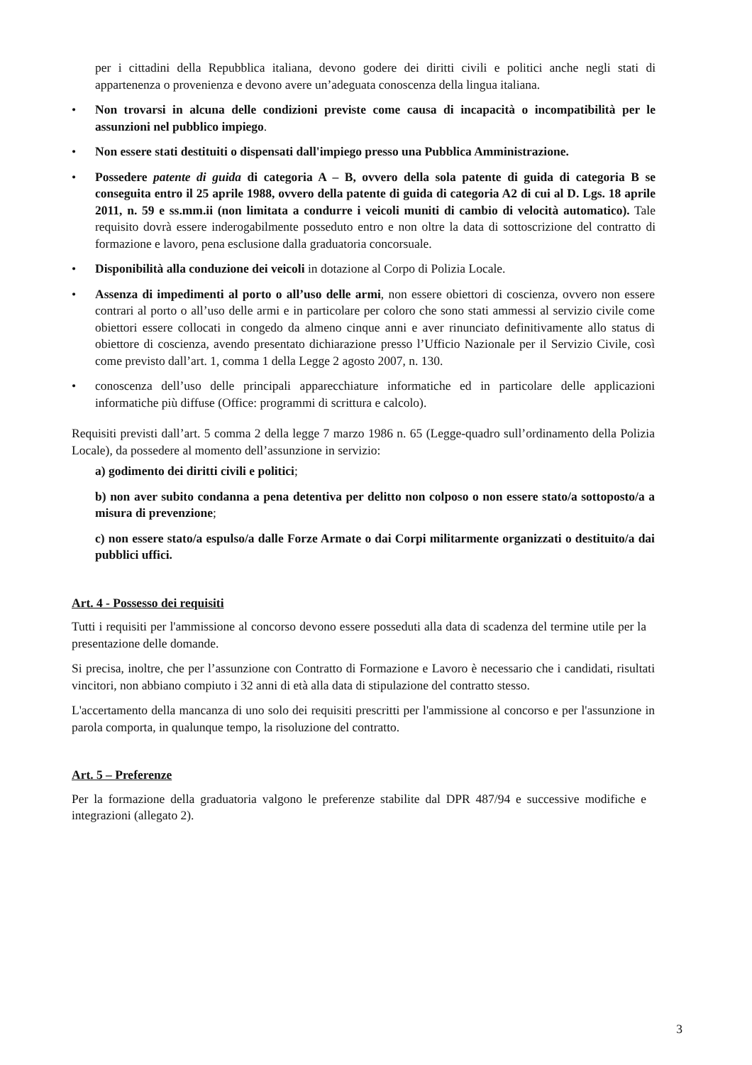per i cittadini della Repubblica italiana, devono godere dei diritti civili e politici anche negli stati di appartenenza o provenienza e devono avere un’adeguata conoscenza della lingua italiana.
• Non trovarsi in alcuna delle condizioni previste come causa di incapacità o incompatibilità per le assunzioni nel pubblico impiego.
• Non essere stati destituiti o dispensati dall'impiego presso una Pubblica Amministrazione.
• Possedere patente di guida di categoria A – B, ovvero della sola patente di guida di categoria B se conseguita entro il 25 aprile 1988, ovvero della patente di guida di categoria A2 di cui al D. Lgs. 18 aprile 2011, n. 59 e ss.mm.ii (non limitata a condurre i veicoli muniti di cambio di velocità automatico). Tale requisito dovrà essere inderogabilmente posseduto entro e non oltre la data di sottoscrizione del contratto di formazione e lavoro, pena esclusione dalla graduatoria concorsuale.
• Disponibilità alla conduzione dei veicoli in dotazione al Corpo di Polizia Locale.
• Assenza di impedimenti al porto o all’uso delle armi, non essere obiettori di coscienza, ovvero non essere contrari al porto o all’uso delle armi e in particolare per coloro che sono stati ammessi al servizio civile come obiettori essere collocati in congedo da almeno cinque anni e aver rinunciato definitivamente allo status di obiettore di coscienza, avendo presentato dichiarazione presso l’Ufficio Nazionale per il Servizio Civile, così come previsto dall’art. 1, comma 1 della Legge 2 agosto 2007, n. 130.
• conoscenza dell’uso delle principali apparecchiature informatiche ed in particolare delle applicazioni informatiche più diffuse (Office: programmi di scrittura e calcolo).
Requisiti previsti dall’art. 5 comma 2 della legge 7 marzo 1986 n. 65 (Legge-quadro sull’ordinamento della Polizia Locale), da possedere al momento dell’assunzione in servizio:
a) godimento dei diritti civili e politici;
b) non aver subito condanna a pena detentiva per delitto non colposo o non essere stato/a sottoposto/a a misura di prevenzione;
c) non essere stato/a espulso/a dalle Forze Armate o dai Corpi militarmente organizzati o destituito/a dai pubblici uffici.
Art. 4 - Possesso dei requisiti
Tutti i requisiti per l'ammissione al concorso devono essere posseduti alla data di scadenza del termine utile per la presentazione delle domande.
Si precisa, inoltre, che per l’assunzione con Contratto di Formazione e Lavoro è necessario che i candidati, risultati vincitori, non abbiano compiuto i 32 anni di età alla data di stipulazione del contratto stesso.
L'accertamento della mancanza di uno solo dei requisiti prescritti per l'ammissione al concorso e per l'assunzione in parola comporta, in qualunque tempo, la risoluzione del contratto.
Art. 5 – Preferenze
Per la formazione della graduatoria valgono le preferenze stabilite dal DPR 487/94 e successive modifiche e integrazioni (allegato 2).
3